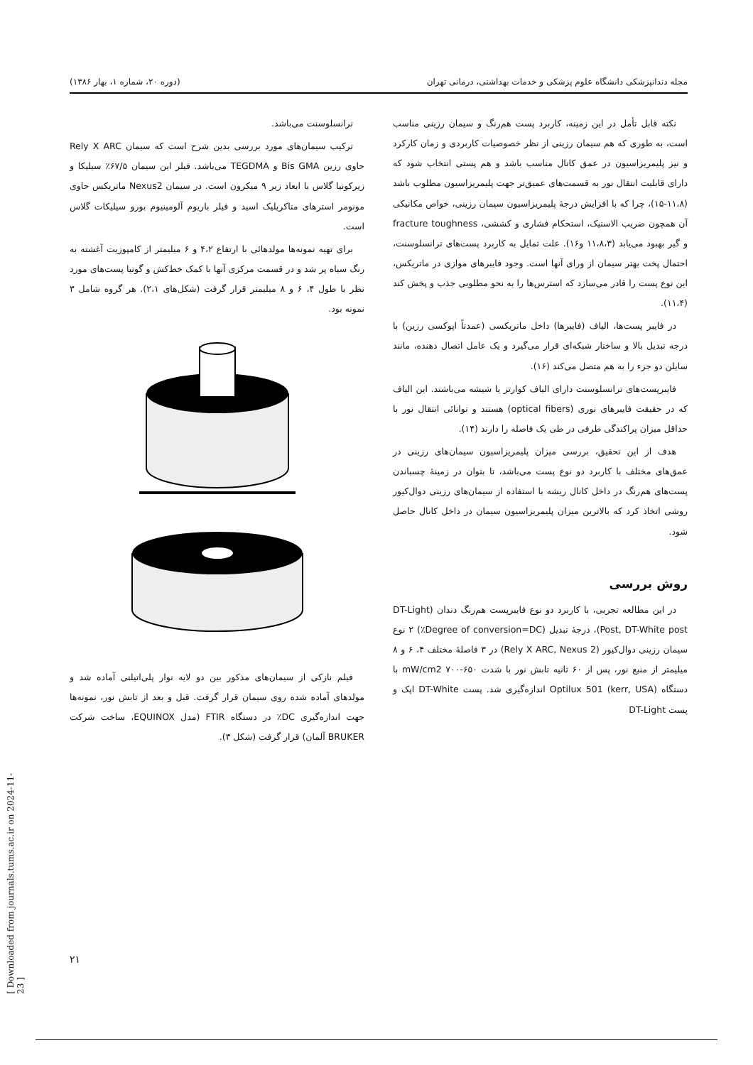مجله دندانپزشکی دانشگاه علوم پزشکی و خدمات بهداشتی، درمانی تهران (دوره ۲۰، شماره ۱، بهار ۱۳۸۶)
نکته قابل تأمل در این زمینه، کاربرد پست هم‌رنگ و سیمان رزینی مناسب است، به طوری که هم سیمان رزینی از نظر خصوصیات کاربردی و زمان کارکرد و نیز پلیمریزاسیون در عمق کانال مناسب باشد و هم پستی انتخاب شود که دارای قابلیت انتقال نور به قسمت‌های عمیق‌تر جهت پلیمریزاسیون مطلوب باشد (۱۱،۸-۱۵)، چرا که با افزایش درجهٔ پلیمریزاسیون سیمان رزینی، خواص مکانیکی آن همچون ضریب الاستیک، استحکام فشاری و کششی، fracture toughness و گیر بهبود می‌یابد (۱۱،۸،۳ و۱۶). علت تمایل به کاربرد پست‌های ترانسلوسنت، احتمال پخت بهتر سیمان از ورای آنها است. وجود فایبرهای موازی در ماتریکس، این نوع پست را قادر می‌سازد که استرس‌ها را به نحو مطلوبی جذب و پخش کند (۱۱،۴).
در فایبر پست‌ها، الیاف (فایبرها) داخل ماتریکسی (عمدتاً اپوکسی رزین) با درجه تبدیل بالا و ساختار شبکه‌ای قرار می‌گیرد و یک عامل اتصال دهنده، مانند سایلن دو جزء را به هم متصل می‌کند (۱۶).
فایبرپست‌های ترانسلوسنت دارای الیاف کوارتز یا شیشه می‌باشند. این الیاف که در حقیقت فایبرهای نوری (optical fibers) هستند و توانائی انتقال نور با حداقل میزان پراکندگی طرفی در طی یک فاصله را دارند (۱۴).
هدف از این تحقیق، بررسی میزان پلیمریزاسیون سیمان‌های رزینی در عمق‌های مختلف با کاربرد دو نوع پست می‌باشد، تا بتوان در زمینهٔ چسباندن پست‌های هم‌رنگ در داخل کانال ریشه با استفاده از سیمان‌های رزینی دوال‌کیور روشی اتخاذ کرد که بالاترین میزان پلیمریزاسیون سیمان در داخل کانال حاصل شود.
روش بررسی
در این مطالعه تجربی، با کاربرد دو نوع فایبرپست هم‌رنگ دندان (DT-Light Post, DT-White post)، درجهٔ تبدیل (Degree of conversion=DC٪) ۲ نوع سیمان رزینی دوال‌کیور (Rely X ARC, Nexus 2) در ۳ فاصلهٔ مختلف ۴، ۶ و ۸ میلیمتر از منبع نور، پس از ۶۰ ثانیه تابش نور با شدت ۶۵۰-۷۰۰ mW/cm2 با دستگاه Optilux 501 (kerr, USA) اندازه‌گیری شد. پست DT-White اپک و پست DT-Light
ترانسلوسنت می‌باشد.
ترکیب سیمان‌های مورد بررسی بدین شرح است که سیمان Rely X ARC حاوی رزین Bis GMA و TEGDMA می‌باشد. فیلر این سیمان ۶۷/۵٪ سیلیکا و زیرکونیا گلاس با ابعاد زیر ۹ میکرون است. در سیمان Nexus2 ماتریکس حاوی مونومر استرهای متاکریلیک اسید و فیلر باریوم آلومینیوم بورو سیلیکات گلاس است.
برای تهیه نمونه‌ها مولدهائی با ارتفاع ۴،۲ و ۶ میلیمتر از کامپوزیت آغشته به رنگ سیاه پر شد و در قسمت مرکزی آنها با کمک خط‌کش و گونیا پست‌های مورد نظر با طول ۴، ۶ و ۸ میلیمتر قرار گرفت (شکل‌های ۲،۱). هر گروه شامل ۳ نمونه بود.
فیلم نازکی از سیمان‌های مذکور بین دو لایه نوار پلی‌اتیلنی آماده شد و مولدهای آماده شده روی سیمان قرار گرفت. قبل و بعد از تابش نور، نمونه‌ها جهت اندازه‌گیری DC٪ در دستگاه FTIR (مدل EQUINOX، ساخت شرکت BRUKER آلمان) قرار گرفت (شکل ۳).
[ Downloaded from journals.tums.ac.ir on 2024-11-23 ]
۲۱